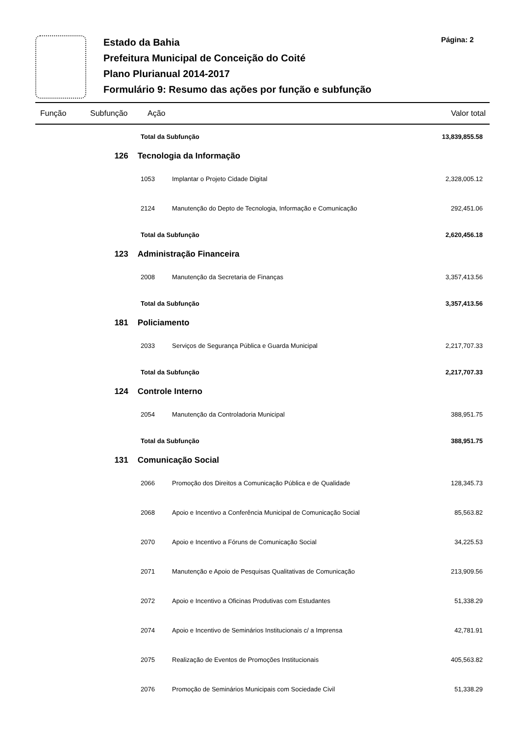Estado da Bahia
Prefeitura Municipal de Conceição do Coité
Plano Plurianual 2014-2017
Formulário 9: Resumo das ações por função e subfunção
Página: 2
| Função | Subfunção | Ação | Valor total |
| --- | --- | --- | --- |
| | | Total da Subfunção | | 13,839,855.58 |
| | 126 Tecnologia da Informação | | | |
| | | 1053 | Implantar o Projeto Cidade Digital | 2,328,005.12 |
| | | 2124 | Manutenção do Depto de Tecnologia, Informação e Comunicação | 292,451.06 |
| | | Total da Subfunção | | 2,620,456.18 |
| | 123 Administração Financeira | | | |
| | | 2008 | Manutenção da Secretaria de Finanças | 3,357,413.56 |
| | | Total da Subfunção | | 3,357,413.56 |
| | 181 Policiamento | | | |
| | | 2033 | Serviços de Segurança Pública e Guarda Municipal | 2,217,707.33 |
| | | Total da Subfunção | | 2,217,707.33 |
| | 124 Controle Interno | | | |
| | | 2054 | Manutenção da Controladoria Municipal | 388,951.75 |
| | | Total da Subfunção | | 388,951.75 |
| | 131 Comunicação Social | | | |
| | | 2066 | Promoção dos Direitos a Comunicação Pública e de Qualidade | 128,345.73 |
| | | 2068 | Apoio e Incentivo a Conferência Municipal de Comunicação Social | 85,563.82 |
| | | 2070 | Apoio e Incentivo a Fóruns de Comunicação Social | 34,225.53 |
| | | 2071 | Manutenção e Apoio de Pesquisas Qualitativas de Comunicação | 213,909.56 |
| | | 2072 | Apoio e Incentivo a Oficinas Produtivas com Estudantes | 51,338.29 |
| | | 2074 | Apoio e Incentivo de Seminários Institucionais c/ a Imprensa | 42,781.91 |
| | | 2075 | Realização de Eventos de Promoções Institucionais | 405,563.82 |
| | | 2076 | Promoção de Seminários Municipais com Sociedade Civil | 51,338.29 |